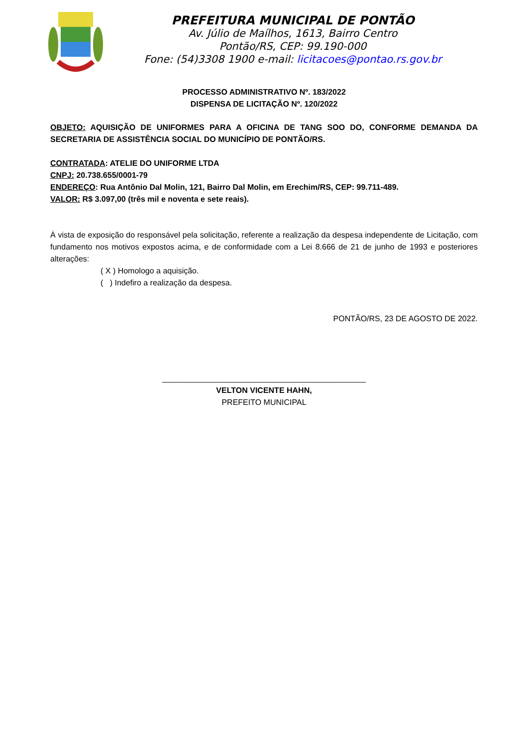PREFEITURA MUNICIPAL DE PONTÃO
Av. Júlio de Maílhos, 1613, Bairro Centro
Pontão/RS, CEP: 99.190-000
Fone: (54)3308 1900 e-mail: licitacoes@pontao.rs.gov.br
PROCESSO ADMINISTRATIVO Nº. 183/2022
DISPENSA DE LICITAÇÃO Nº. 120/2022
OBJETO: AQUISIÇÃO DE UNIFORMES PARA A OFICINA DE TANG SOO DO, CONFORME DEMANDA DA SECRETARIA DE ASSISTÊNCIA SOCIAL DO MUNICÍPIO DE PONTÃO/RS.
CONTRATADA: ATELIE DO UNIFORME LTDA
CNPJ: 20.738.655/0001-79
ENDEREÇO: Rua Antônio Dal Molin, 121, Bairro Dal Molin, em Erechim/RS, CEP: 99.711-489.
VALOR: R$ 3.097,00 (três mil e noventa e sete reais).
À vista de exposição do responsável pela solicitação, referente a realização da despesa independente de Licitação, com fundamento nos motivos expostos acima, e de conformidade com a Lei 8.666 de 21 de junho de 1993 e posteriores alterações:
( X ) Homologo a aquisição.
( ) Indefiro a realização da despesa.
PONTÃO/RS, 23 DE AGOSTO DE 2022.
______________________________________________
VELTON VICENTE HAHN,
PREFEITO MUNICIPAL